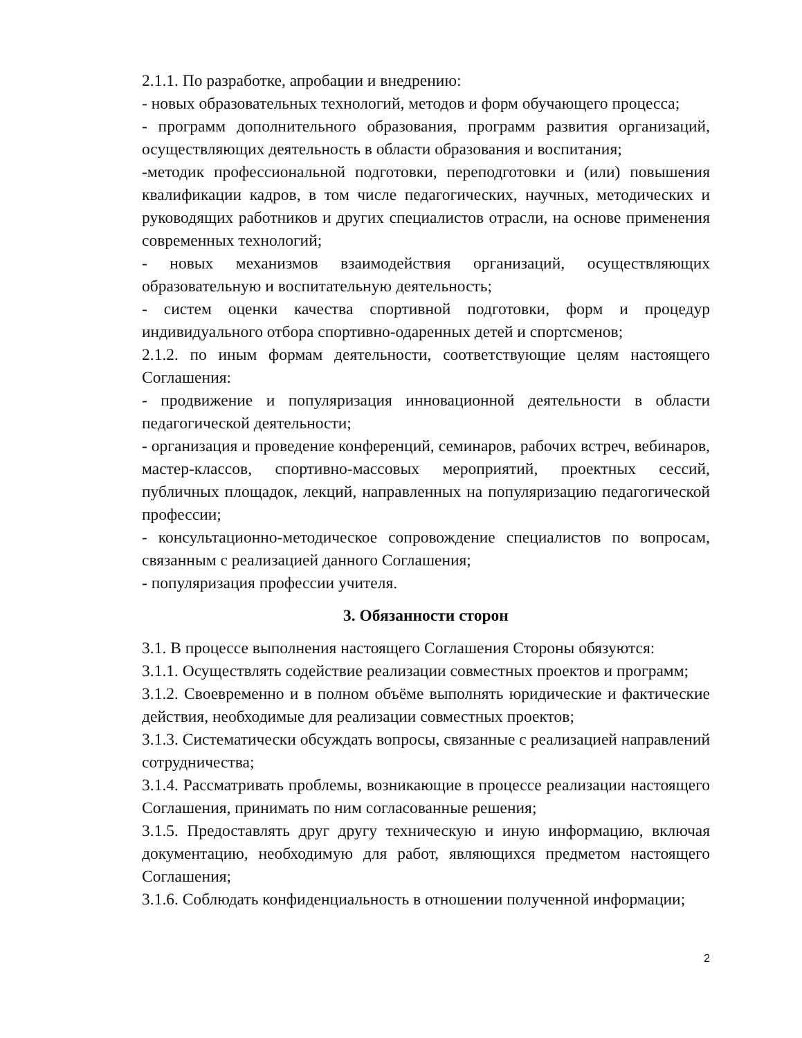2.1.1. По разработке, апробации и внедрению:
- новых образовательных технологий, методов и форм обучающего процесса;
- программ дополнительного образования, программ развития организаций, осуществляющих деятельность в области образования и воспитания;
-методик профессиональной подготовки, переподготовки и (или) повышения квалификации кадров, в том числе педагогических, научных, методических и руководящих работников и других специалистов отрасли, на основе применения современных технологий;
- новых механизмов взаимодействия организаций, осуществляющих образовательную и воспитательную деятельность;
- систем оценки качества спортивной подготовки, форм и процедур индивидуального отбора спортивно-одаренных детей и спортсменов;
2.1.2. по иным формам деятельности, соответствующие целям настоящего Соглашения:
- продвижение и популяризация инновационной деятельности в области педагогической деятельности;
- организация и проведение конференций, семинаров, рабочих встреч, вебинаров, мастер-классов, спортивно-массовых мероприятий, проектных сессий, публичных площадок, лекций, направленных на популяризацию педагогической профессии;
- консультационно-методическое сопровождение специалистов по вопросам, связанным с реализацией данного Соглашения;
- популяризация профессии учителя.
3. Обязанности сторон
3.1. В процессе выполнения настоящего Соглашения Стороны обязуются:
3.1.1. Осуществлять содействие реализации совместных проектов и программ;
3.1.2. Своевременно и в полном объёме выполнять юридические и фактические действия, необходимые для реализации совместных проектов;
3.1.3. Систематически обсуждать вопросы, связанные с реализацией направлений сотрудничества;
3.1.4. Рассматривать проблемы, возникающие в процессе реализации настоящего Соглашения, принимать по ним согласованные решения;
3.1.5. Предоставлять друг другу техническую и иную информацию, включая документацию, необходимую для работ, являющихся предметом настоящего Соглашения;
3.1.6. Соблюдать конфиденциальность в отношении полученной информации;
2